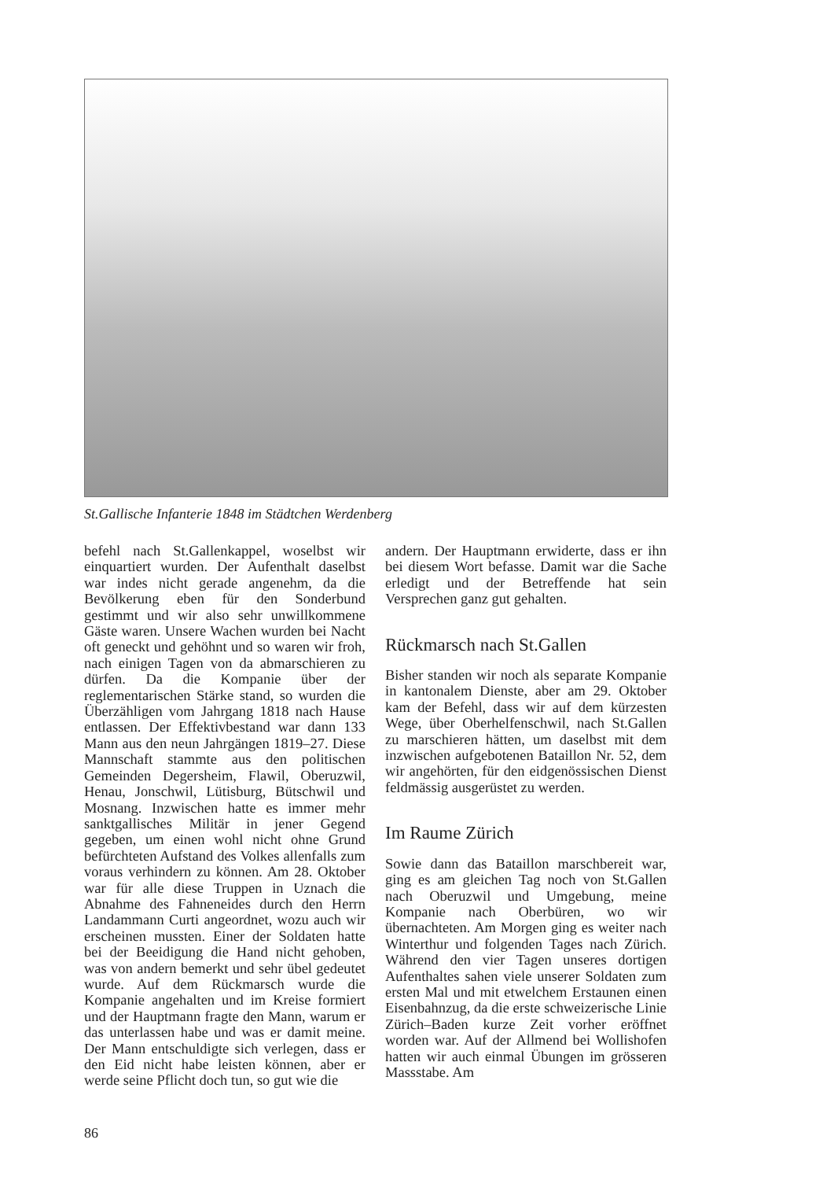St.Gallische Infanterie 1848 im Städtchen Werdenberg
befehl nach St.Gallenkappel, woselbst wir einquartiert wurden. Der Aufenthalt daselbst war indes nicht gerade angenehm, da die Bevölkerung eben für den Sonderbund gestimmt und wir also sehr unwillkommene Gäste waren. Unsere Wachen wurden bei Nacht oft geneckt und gehöhnt und so waren wir froh, nach einigen Tagen von da abmarschieren zu dürfen. Da die Kompanie über der reglementarischen Stärke stand, so wurden die Überzähligen vom Jahrgang 1818 nach Hause entlassen. Der Effektivbestand war dann 133 Mann aus den neun Jahrgängen 1819–27. Diese Mannschaft stammte aus den politischen Gemeinden Degersheim, Flawil, Oberuzwil, Henau, Jonschwil, Lütisburg, Bütschwil und Mosnang. Inzwischen hatte es immer mehr sanktgallisches Militär in jener Gegend gegeben, um einen wohl nicht ohne Grund befürchteten Aufstand des Volkes allenfalls zum voraus verhindern zu können. Am 28. Oktober war für alle diese Truppen in Uznach die Abnahme des Fahneneides durch den Herrn Landammann Curti angeordnet, wozu auch wir erscheinen mussten. Einer der Soldaten hatte bei der Beeidigung die Hand nicht gehoben, was von andern bemerkt und sehr übel gedeutet wurde. Auf dem Rückmarsch wurde die Kompanie angehalten und im Kreise formiert und der Hauptmann fragte den Mann, warum er das unterlassen habe und was er damit meine. Der Mann entschuldigte sich verlegen, dass er den Eid nicht habe leisten können, aber er werde seine Pflicht doch tun, so gut wie die
andern. Der Hauptmann erwiderte, dass er ihn bei diesem Wort befasse. Damit war die Sache erledigt und der Betreffende hat sein Versprechen ganz gut gehalten.
Rückmarsch nach St.Gallen
Bisher standen wir noch als separate Kompanie in kantonalem Dienste, aber am 29. Oktober kam der Befehl, dass wir auf dem kürzesten Wege, über Oberhelfenschwil, nach St.Gallen zu marschieren hätten, um daselbst mit dem inzwischen aufgebotenen Bataillon Nr. 52, dem wir angehörten, für den eidgenössischen Dienst feldmässig ausgerüstet zu werden.
Im Raume Zürich
Sowie dann das Bataillon marschbereit war, ging es am gleichen Tag noch von St.Gallen nach Oberuzwil und Umgebung, meine Kompanie nach Oberbüren, wo wir übernachteten. Am Morgen ging es weiter nach Winterthur und folgenden Tages nach Zürich. Während den vier Tagen unseres dortigen Aufenthaltes sahen viele unserer Soldaten zum ersten Mal und mit etwelchem Erstaunen einen Eisenbahnzug, da die erste schweizerische Linie Zürich–Baden kurze Zeit vorher eröffnet worden war. Auf der Allmend bei Wollishofen hatten wir auch einmal Übungen im grösseren Massstabe. Am
86